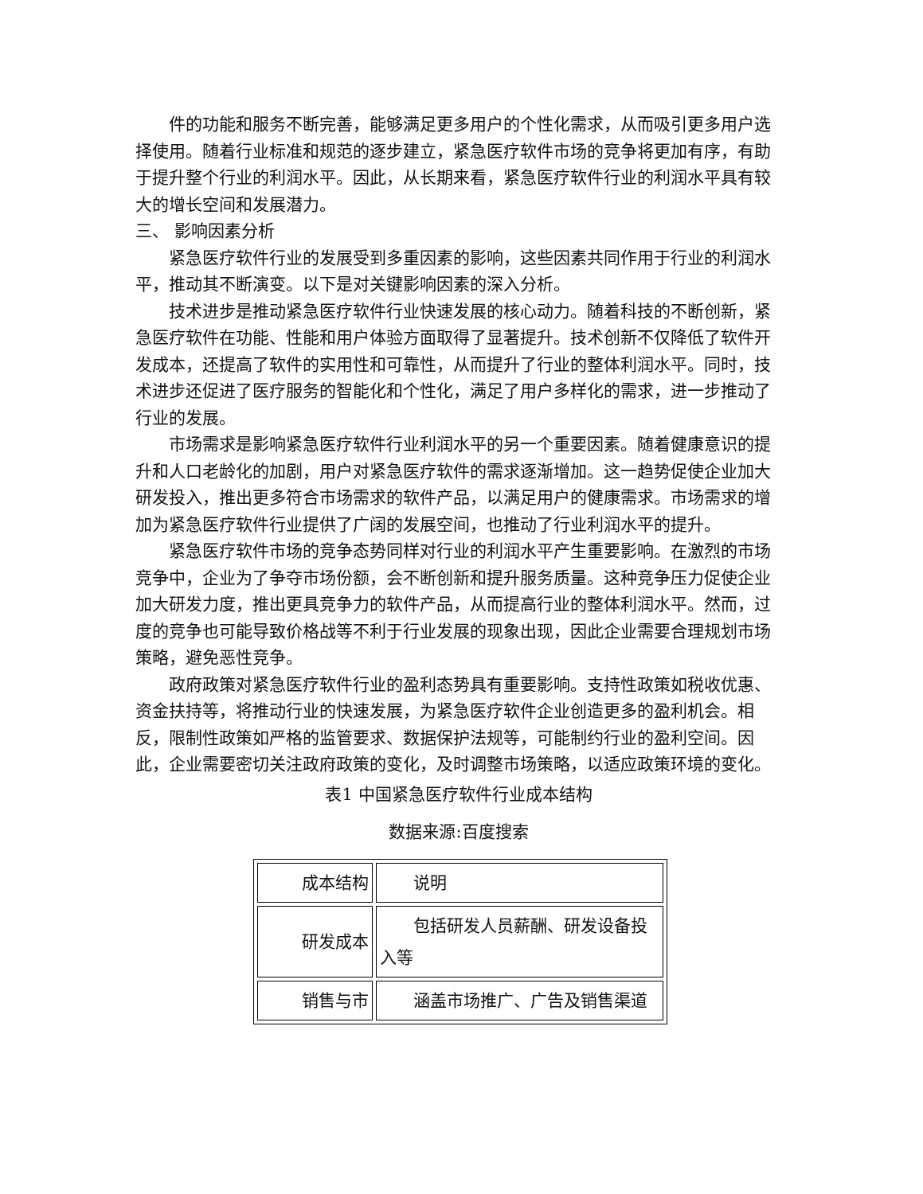件的功能和服务不断完善，能够满足更多用户的个性化需求，从而吸引更多用户选择使用。随着行业标准和规范的逐步建立，紧急医疗软件市场的竞争将更加有序，有助于提升整个行业的利润水平。因此，从长期来看，紧急医疗软件行业的利润水平具有较大的增长空间和发展潜力。
三、 影响因素分析
紧急医疗软件行业的发展受到多重因素的影响，这些因素共同作用于行业的利润水平，推动其不断演变。以下是对关键影响因素的深入分析。
技术进步是推动紧急医疗软件行业快速发展的核心动力。随着科技的不断创新，紧急医疗软件在功能、性能和用户体验方面取得了显著提升。技术创新不仅降低了软件开发成本，还提高了软件的实用性和可靠性，从而提升了行业的整体利润水平。同时，技术进步还促进了医疗服务的智能化和个性化，满足了用户多样化的需求，进一步推动了行业的发展。
市场需求是影响紧急医疗软件行业利润水平的另一个重要因素。随着健康意识的提升和人口老龄化的加剧，用户对紧急医疗软件的需求逐渐增加。这一趋势促使企业加大研发投入，推出更多符合市场需求的软件产品，以满足用户的健康需求。市场需求的增加为紧急医疗软件行业提供了广阔的发展空间，也推动了行业利润水平的提升。
紧急医疗软件市场的竞争态势同样对行业的利润水平产生重要影响。在激烈的市场竞争中，企业为了争夺市场份额，会不断创新和提升服务质量。这种竞争压力促使企业加大研发力度，推出更具竞争力的软件产品，从而提高行业的整体利润水平。然而，过度的竞争也可能导致价格战等不利于行业发展的现象出现，因此企业需要合理规划市场策略，避免恶性竞争。
政府政策对紧急医疗软件行业的盈利态势具有重要影响。支持性政策如税收优惠、资金扶持等，将推动行业的快速发展，为紧急医疗软件企业创造更多的盈利机会。相反，限制性政策如严格的监管要求、数据保护法规等，可能制约行业的盈利空间。因此，企业需要密切关注政府政策的变化，及时调整市场策略，以适应政策环境的变化。
表1 中国紧急医疗软件行业成本结构
数据来源:百度搜索
| 成本结构 | 说明 |
| 研发成本 | 包括研发人员薪酬、研发设备投入等 |
| 销售与市 | 涵盖市场推广、广告及销售渠道 |